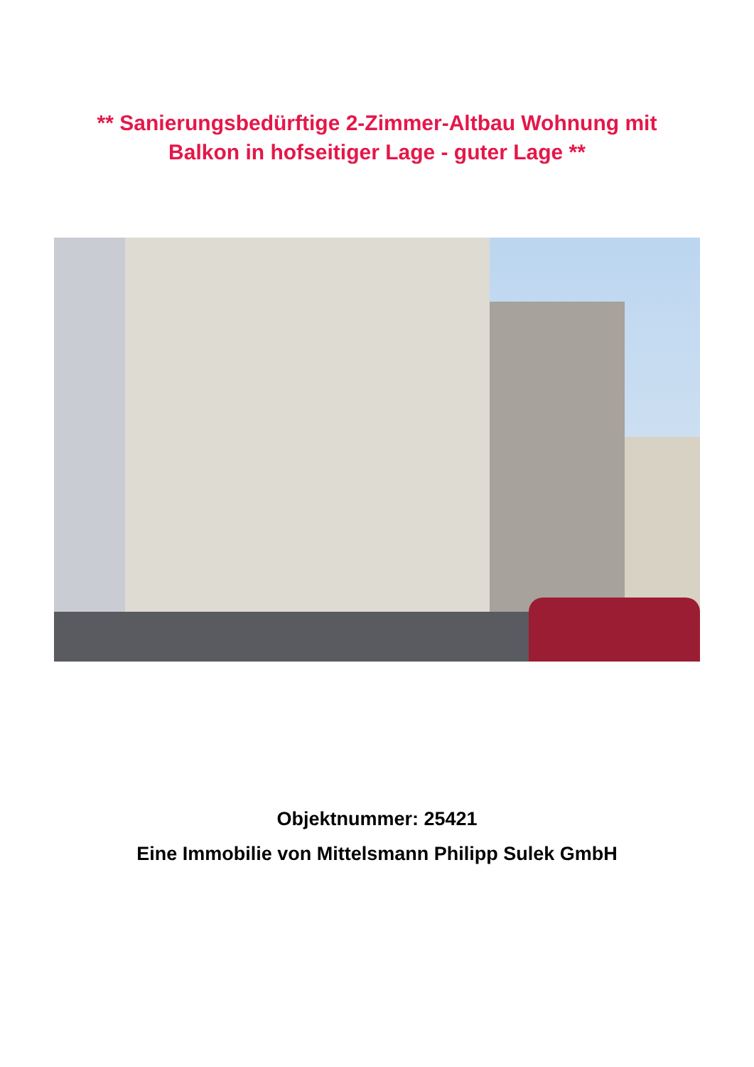** Sanierungsbedürftige 2-Zimmer-Altbau Wohnung mit Balkon in hofseitiger Lage - guter Lage **
Objektnummer: 25421
Eine Immobilie von Mittelsmann Philipp Sulek GmbH